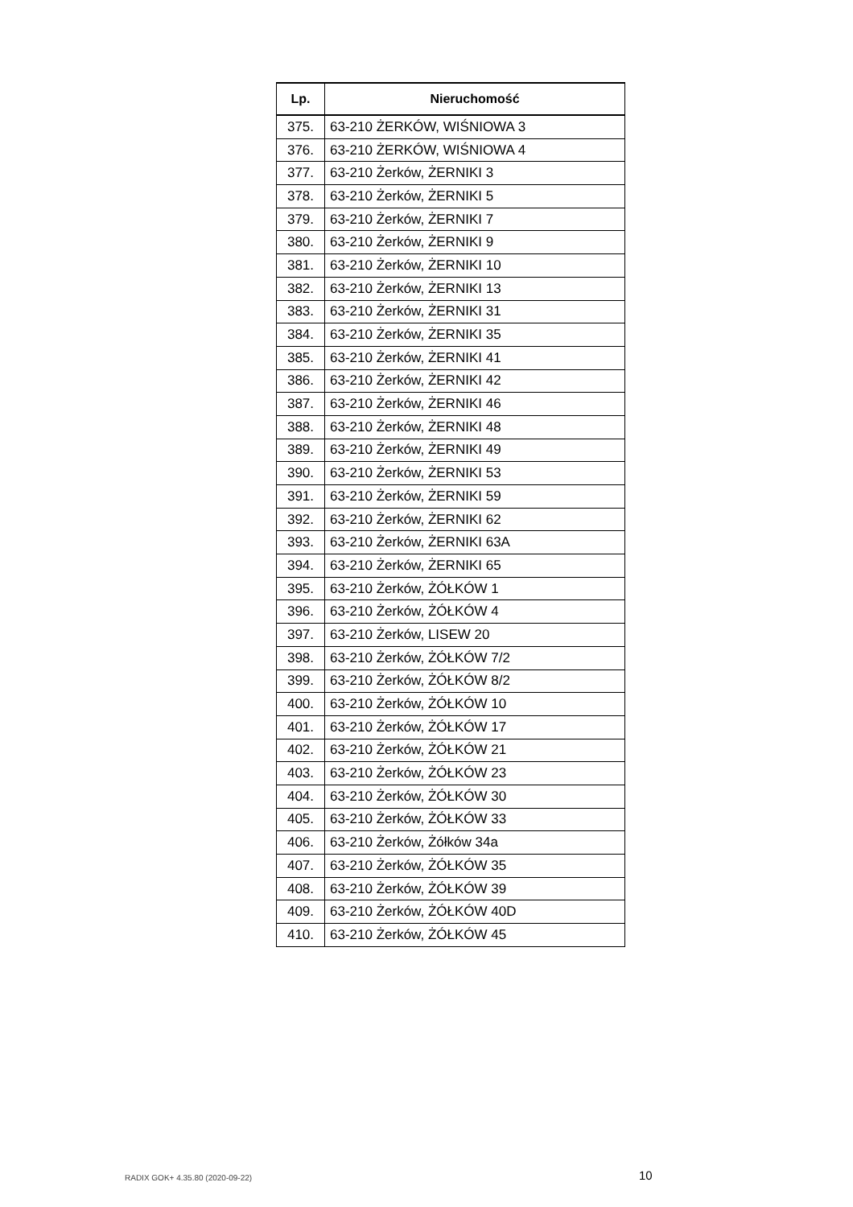| Lp. | Nieruchomość |
| --- | --- |
| 375. | 63-210 ŻERKÓW, WIŚNIOWA 3 |
| 376. | 63-210 ŻERKÓW, WIŚNIOWA 4 |
| 377. | 63-210 Żerków, ŻERNIKI 3 |
| 378. | 63-210 Żerków, ŻERNIKI 5 |
| 379. | 63-210 Żerków, ŻERNIKI 7 |
| 380. | 63-210 Żerków, ŻERNIKI 9 |
| 381. | 63-210 Żerków, ŻERNIKI 10 |
| 382. | 63-210 Żerków, ŻERNIKI 13 |
| 383. | 63-210 Żerków, ŻERNIKI 31 |
| 384. | 63-210 Żerków, ŻERNIKI 35 |
| 385. | 63-210 Żerków, ŻERNIKI 41 |
| 386. | 63-210 Żerków, ŻERNIKI 42 |
| 387. | 63-210 Żerków, ŻERNIKI 46 |
| 388. | 63-210 Żerków, ŻERNIKI 48 |
| 389. | 63-210 Żerków, ŻERNIKI 49 |
| 390. | 63-210 Żerków, ŻERNIKI 53 |
| 391. | 63-210 Żerków, ŻERNIKI 59 |
| 392. | 63-210 Żerków, ŻERNIKI 62 |
| 393. | 63-210 Żerków, ŻERNIKI 63A |
| 394. | 63-210 Żerków, ŻERNIKI 65 |
| 395. | 63-210 Żerków, ŻÓŁKÓW 1 |
| 396. | 63-210 Żerków, ŻÓŁKÓW 4 |
| 397. | 63-210 Żerków, LISEW 20 |
| 398. | 63-210 Żerków, ŻÓŁKÓW 7/2 |
| 399. | 63-210 Żerków, ŻÓŁKÓW 8/2 |
| 400. | 63-210 Żerków, ŻÓŁKÓW 10 |
| 401. | 63-210 Żerków, ŻÓŁKÓW 17 |
| 402. | 63-210 Żerków, ŻÓŁKÓW 21 |
| 403. | 63-210 Żerków, ŻÓŁKÓW 23 |
| 404. | 63-210 Żerków, ŻÓŁKÓW 30 |
| 405. | 63-210 Żerków, ŻÓŁKÓW 33 |
| 406. | 63-210 Żerków, Żółków 34a |
| 407. | 63-210 Żerków, ŻÓŁKÓW 35 |
| 408. | 63-210 Żerków, ŻÓŁKÓW 39 |
| 409. | 63-210 Żerków, ŻÓŁKÓW 40D |
| 410. | 63-210 Żerków, ŻÓŁKÓW 45 |
RADIX GOK+ 4.35.80 (2020-09-22)
10